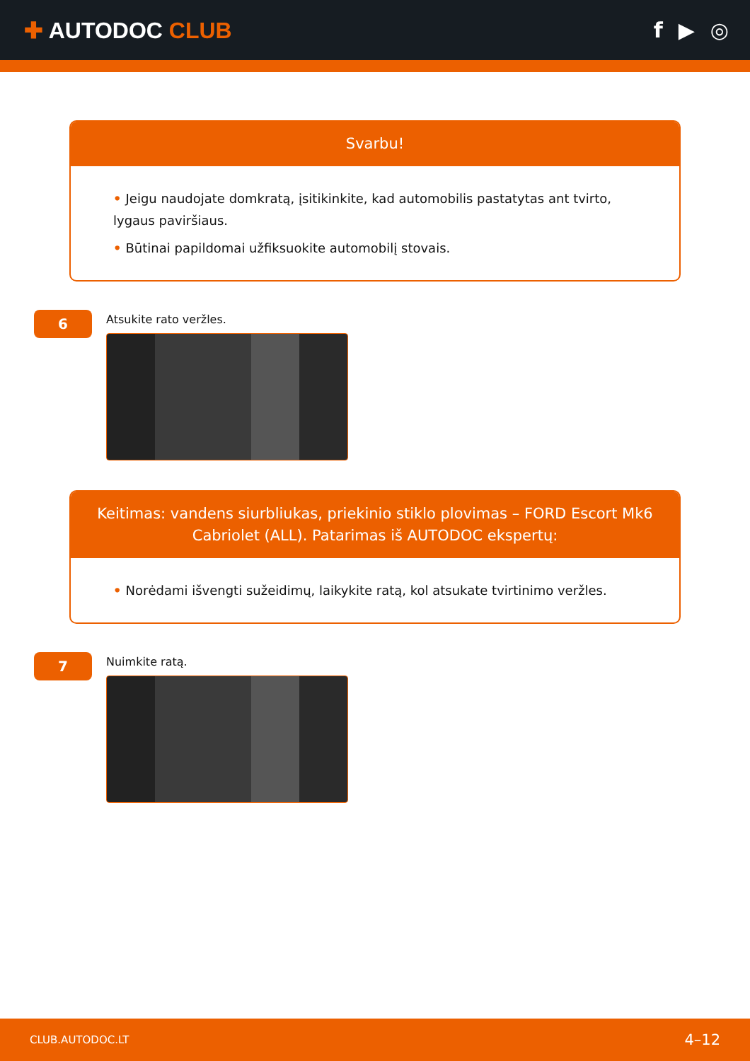✚ AUTODOC CLUB f ▶ ◎
Svarbu!
• Jeigu naudojate domkratą, įsitikinkite, kad automobilis pastatytas ant tvirto, lygaus paviršiaus.
• Būtinai papildomai užfiksuokite automobilį stovais.
6
Atsukite rato veržles.
Keitimas: vandens siurbliukas, priekinio stiklo plovimas – FORD Escort Mk6 Cabriolet (ALL). Patarimas iš AUTODOC ekspertų:
• Norėdami išvengti sužeidimų, laikykite ratą, kol atsukate tvirtinimo veržles.
7
Nuimkite ratą.
CLUB.AUTODOC.LT 4–12